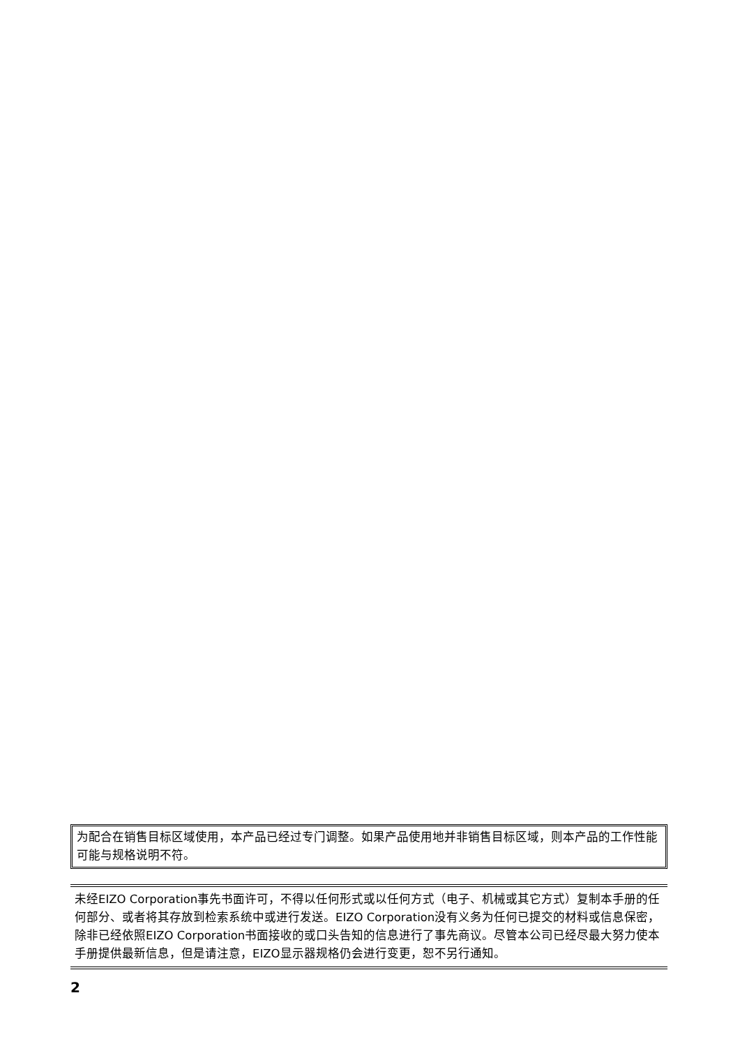为配合在销售目标区域使用，本产品已经过专门调整。如果产品使用地并非销售目标区域，则本产品的工作性能可能与规格说明不符。
未经EIZO Corporation事先书面许可，不得以任何形式或以任何方式（电子、机械或其它方式）复制本手册的任何部分、或者将其存放到检索系统中或进行发送。EIZO Corporation没有义务为任何已提交的材料或信息保密，除非已经依照EIZO Corporation书面接收的或口头告知的信息进行了事先商议。尽管本公司已经尽最大努力使本手册提供最新信息，但是请注意，EIZO显示器规格仍会进行变更，恕不另行通知。
2